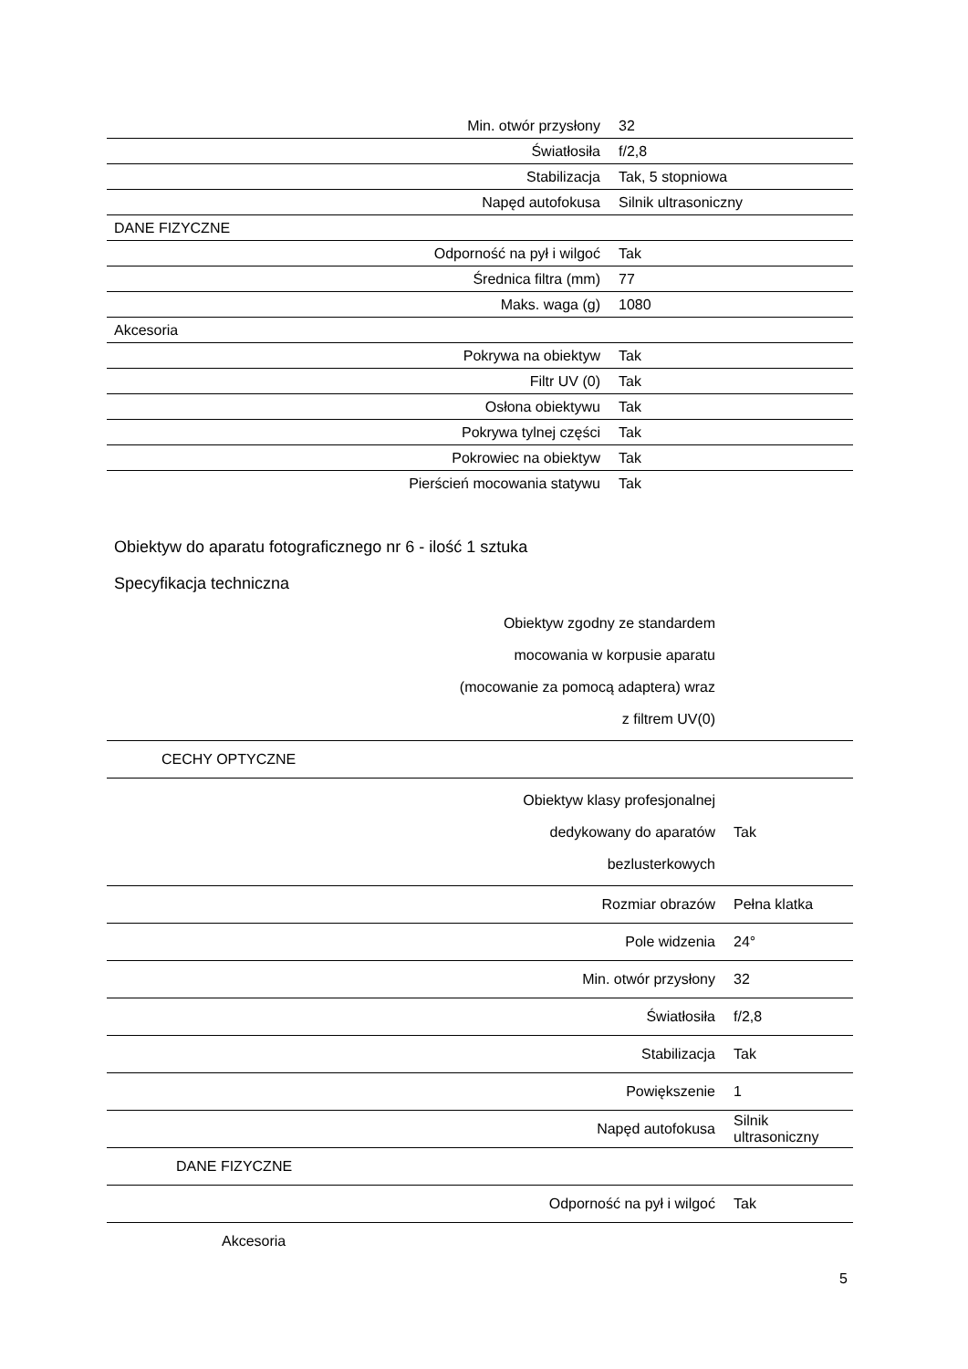| Min. otwór przysłony | 32 |
| Światłosiła | f/2,8 |
| Stabilizacja | Tak, 5 stopniowa |
| Napęd autofokusa | Silnik ultrasoniczny |
| DANE FIZYCZNE | |
| Odporność na pył i wilgoć | Tak |
| Średnica filtra (mm) | 77 |
| Maks. waga (g) | 1080 |
| Akcesoria | |
| Pokrywa na obiektyw | Tak |
| Filtr UV (0) | Tak |
| Osłona obiektywu | Tak |
| Pokrywa tylnej części | Tak |
| Pokrowiec na obiektyw | Tak |
| Pierścień mocowania statywu | Tak |
Obiektyw do aparatu fotograficznego nr 6 - ilość 1 sztuka
Specyfikacja techniczna
| Obiektyw zgodny ze standardem mocowania w korpusie aparatu (mocowanie za pomocą adaptera) wraz z filtrem UV(0) | |
| CECHY OPTYCZNE | |
| Obiektyw klasy profesjonalnej dedykowany do aparatów bezlusterkowych | Tak |
| Rozmiar obrazów | Pełna klatka |
| Pole widzenia | 24° |
| Min. otwór przysłony | 32 |
| Światłosiła | f/2,8 |
| Stabilizacja | Tak |
| Powiększenie | 1 |
| Napęd autofokusa | Silnik ultrasoniczny |
| DANE FIZYCZNE | |
| Odporność na pył i wilgoć | Tak |
| Akcesoria | |
5